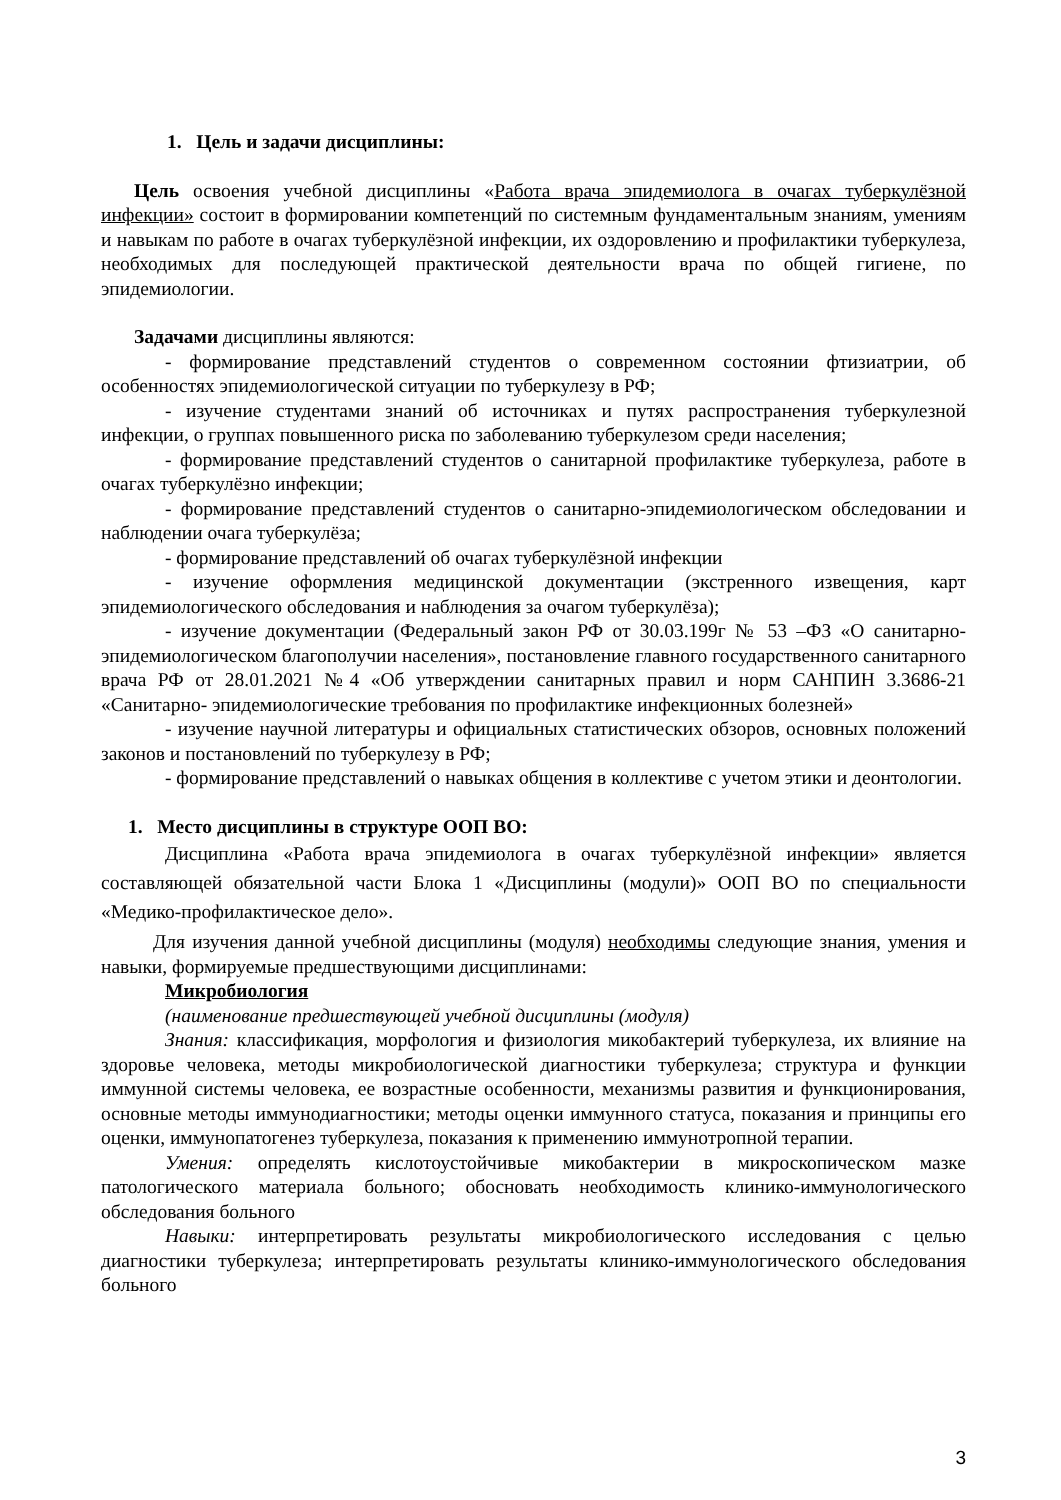1. Цель и задачи дисциплины:
Цель освоения учебной дисциплины «Работа врача эпидемиолога в очагах туберкулёзной инфекции» состоит в формировании компетенций по системным фундаментальным знаниям, умениям и навыкам по работе в очагах туберкулёзной инфекции, их оздоровлению и профилактики туберкулеза, необходимых для последующей практической деятельности врача по общей гигиене, по эпидемиологии.
Задачами дисциплины являются:
- формирование представлений студентов о современном состоянии фтизиатрии, об особенностях эпидемиологической ситуации по туберкулезу в РФ;
- изучение студентами знаний об источниках и путях распространения туберкулезной инфекции, о группах повышенного риска по заболеванию туберкулезом среди населения;
- формирование представлений студентов о санитарной профилактике туберкулеза, работе в очагах туберкулёзно инфекции;
- формирование представлений студентов о санитарно-эпидемиологическом обследовании и наблюдении очага туберкулёза;
- формирование представлений об очагах туберкулёзной инфекции
- изучение оформления медицинской документации (экстренного извещения, карт эпидемиологического обследования и наблюдения за очагом туберкулёза);
- изучение документации (Федеральный закон РФ от 30.03.199г № 53 –ФЗ «О санитарно- эпидемиологическом благополучии населения», постановление главного государственного санитарного врача РФ от 28.01.2021 №4 «Об утверждении санитарных правил и норм САНПИН 3.3686-21 «Санитарно- эпидемиологические требования по профилактике инфекционных болезней»
- изучение научной литературы и официальных статистических обзоров, основных положений законов и постановлений по туберкулезу в РФ;
- формирование представлений о навыках общения в коллективе с учетом этики и деонтологии.
1. Место дисциплины в структуре ООП ВО:
Дисциплина «Работа врача эпидемиолога в очагах туберкулёзной инфекции» является составляющей обязательной части Блока 1 «Дисциплины (модули)» ООП ВО по специальности «Медико-профилактическое дело».
Для изучения данной учебной дисциплины (модуля) необходимы следующие знания, умения и навыки, формируемые предшествующими дисциплинами:
Микробиология
(наименование предшествующей учебной дисциплины (модуля)
Знания: классификация, морфология и физиология микобактерий туберкулеза, их влияние на здоровье человека, методы микробиологической диагностики туберкулеза; структура и функции иммунной системы человека, ее возрастные особенности, механизмы развития и функционирования, основные методы иммунодиагностики; методы оценки иммунного статуса, показания и принципы его оценки, иммунопатогенез туберкулеза, показания к применению иммунотропной терапии.
Умения: определять кислотоустойчивые микобактерии в микроскопическом мазке патологического материала больного; обосновать необходимость клинико-иммунологического обследования больного
Навыки: интерпретировать результаты микробиологического исследования с целью диагностики туберкулеза; интерпретировать результаты клинико-иммунологического обследования больного
3